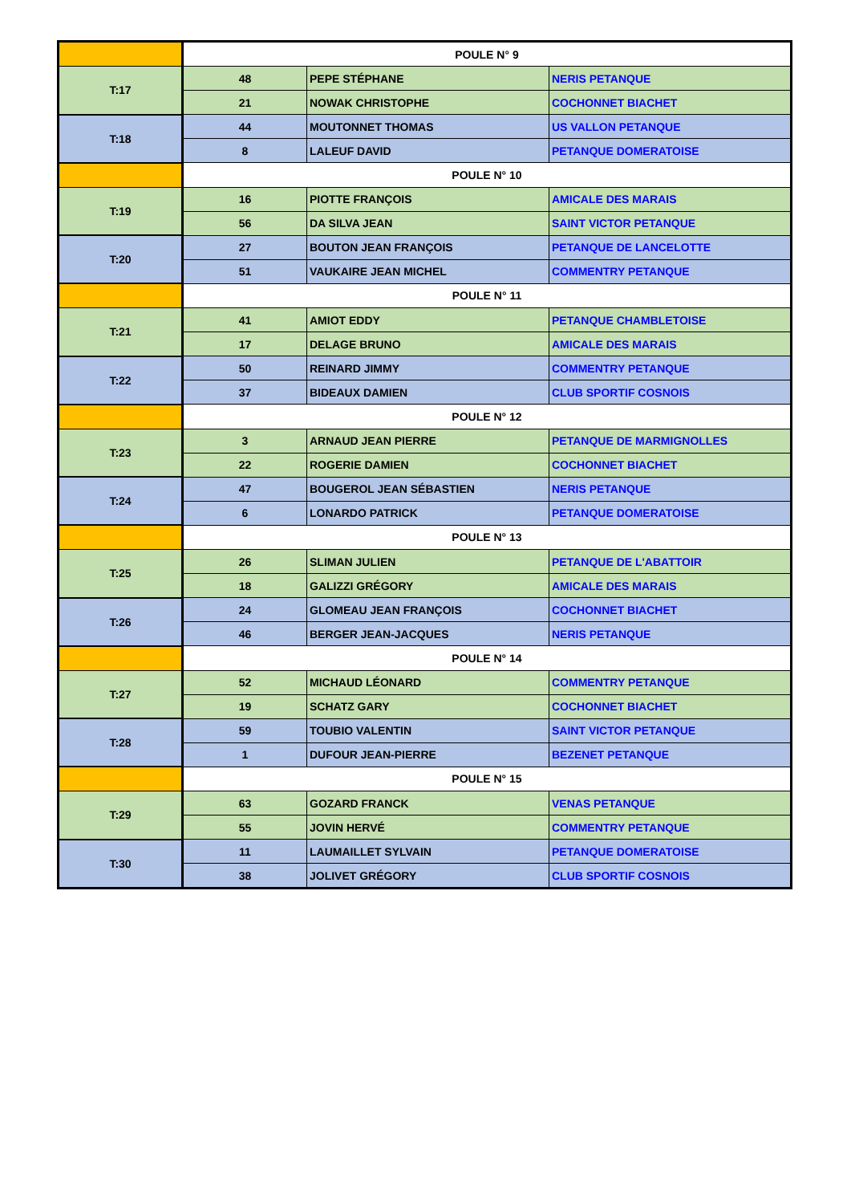| | POULE N° 9 | | |
| T:17 | 48 | PEPE STÉPHANE | NERIS PETANQUE |
| | 21 | NOWAK CHRISTOPHE | COCHONNET BIACHET |
| T:18 | 44 | MOUTONNET THOMAS | US VALLON PETANQUE |
| | 8 | LALEUF DAVID | PETANQUE DOMERATOISE |
| | POULE N° 10 | | |
| T:19 | 16 | PIOTTE FRANÇOIS | AMICALE DES MARAIS |
| | 56 | DA SILVA JEAN | SAINT VICTOR PETANQUE |
| T:20 | 27 | BOUTON JEAN FRANÇOIS | PETANQUE DE LANCELOTTE |
| | 51 | VAUKAIRE JEAN MICHEL | COMMENTRY PETANQUE |
| | POULE N° 11 | | |
| T:21 | 41 | AMIOT EDDY | PETANQUE CHAMBLETOISE |
| | 17 | DELAGE BRUNO | AMICALE DES MARAIS |
| T:22 | 50 | REINARD JIMMY | COMMENTRY PETANQUE |
| | 37 | BIDEAUX DAMIEN | CLUB SPORTIF COSNOIS |
| | POULE N° 12 | | |
| T:23 | 3 | ARNAUD JEAN PIERRE | PETANQUE DE MARMIGNOLLES |
| | 22 | ROGERIE DAMIEN | COCHONNET BIACHET |
| T:24 | 47 | BOUGEROL JEAN SÉBASTIEN | NERIS PETANQUE |
| | 6 | LONARDO PATRICK | PETANQUE DOMERATOISE |
| | POULE N° 13 | | |
| T:25 | 26 | SLIMAN JULIEN | PETANQUE DE L'ABATTOIR |
| | 18 | GALIZZI GRÉGORY | AMICALE DES MARAIS |
| T:26 | 24 | GLOMEAU JEAN FRANÇOIS | COCHONNET BIACHET |
| | 46 | BERGER JEAN-JACQUES | NERIS PETANQUE |
| | POULE N° 14 | | |
| T:27 | 52 | MICHAUD LÉONARD | COMMENTRY PETANQUE |
| | 19 | SCHATZ GARY | COCHONNET BIACHET |
| T:28 | 59 | TOUBIO VALENTIN | SAINT VICTOR PETANQUE |
| | 1 | DUFOUR JEAN-PIERRE | BEZENET PETANQUE |
| | POULE N° 15 | | |
| T:29 | 63 | GOZARD FRANCK | VENAS PETANQUE |
| | 55 | JOVIN HERVÉ | COMMENTRY PETANQUE |
| T:30 | 11 | LAUMAILLET SYLVAIN | PETANQUE DOMERATOISE |
| | 38 | JOLIVET GRÉGORY | CLUB SPORTIF COSNOIS |